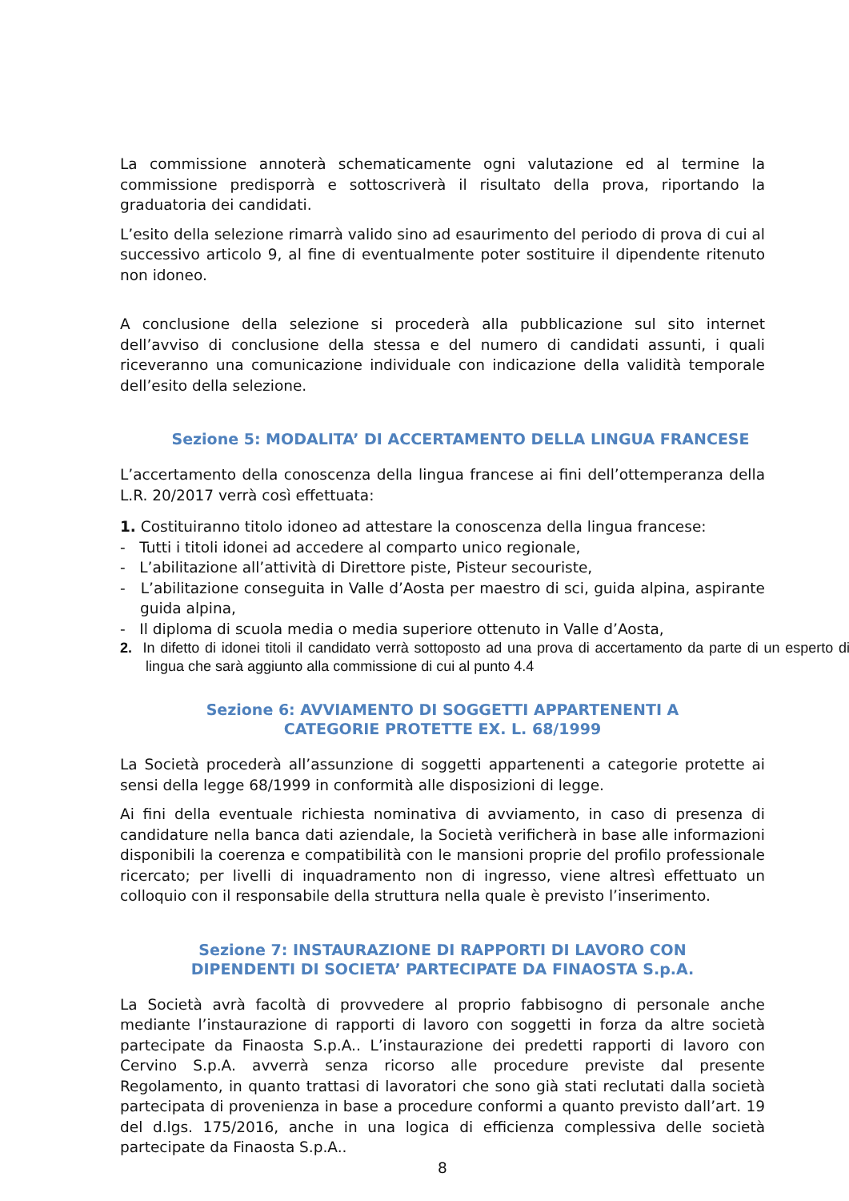La commissione annoterà schematicamente ogni valutazione ed al termine la commissione predisporrà e sottoscriverà il risultato della prova, riportando la graduatoria dei candidati.
L’esito della selezione rimarrà valido sino ad esaurimento del periodo di prova di cui al successivo articolo 9, al fine di eventualmente poter sostituire il dipendente ritenuto non idoneo.
A conclusione della selezione si procederà alla pubblicazione sul sito internet dell’avviso di conclusione della stessa e del numero di candidati assunti, i quali riceveranno una comunicazione individuale con indicazione della validità temporale dell’esito della selezione.
Sezione 5: MODALITA’ DI ACCERTAMENTO DELLA LINGUA FRANCESE
L’accertamento della conoscenza della lingua francese ai fini dell’ottemperanza della L.R. 20/2017 verrà così effettuata:
1. Costituiranno titolo idoneo ad attestare la conoscenza della lingua francese:
- Tutti i titoli idonei ad accedere al comparto unico regionale,
- L’abilitazione all’attività di Direttore piste, Pisteur secouriste,
- L’abilitazione conseguita in Valle d’Aosta per maestro di sci, guida alpina, aspirante guida alpina,
- Il diploma di scuola media o media superiore ottenuto in Valle d’Aosta,
2. In difetto di idonei titoli il candidato verrà sottoposto ad una prova di accertamento da parte di un esperto di lingua che sarà aggiunto alla commissione di cui al punto 4.4
Sezione 6: AVVIAMENTO DI SOGGETTI APPARTENENTI A
CATEGORIE PROTETTE EX. L. 68/1999
La Società procederà all’assunzione di soggetti appartenenti a categorie protette ai sensi della legge 68/1999 in conformità alle disposizioni di legge.
Ai fini della eventuale richiesta nominativa di avviamento, in caso di presenza di candidature nella banca dati aziendale, la Società verificherà in base alle informazioni disponibili la coerenza e compatibilità con le mansioni proprie del profilo professionale ricercato; per livelli di inquadramento non di ingresso, viene altresì effettuato un colloquio con il responsabile della struttura nella quale è previsto l’inserimento.
Sezione 7: INSTAURAZIONE DI RAPPORTI DI LAVORO CON
DIPENDENTI DI SOCIETA’ PARTECIPATE DA FINAOSTA S.p.A.
La Società avrà facoltà di provvedere al proprio fabbisogno di personale anche mediante l’instaurazione di rapporti di lavoro con soggetti in forza da altre società partecipate da Finaosta S.p.A.. L’instaurazione dei predetti rapporti di lavoro con Cervino S.p.A. avverrà senza ricorso alle procedure previste dal presente Regolamento, in quanto trattasi di lavoratori che sono già stati reclutati dalla società partecipata di provenienza in base a procedure conformi a quanto previsto dall’art. 19 del d.lgs. 175/2016, anche in una logica di efficienza complessiva delle società partecipate da Finaosta S.p.A..
8